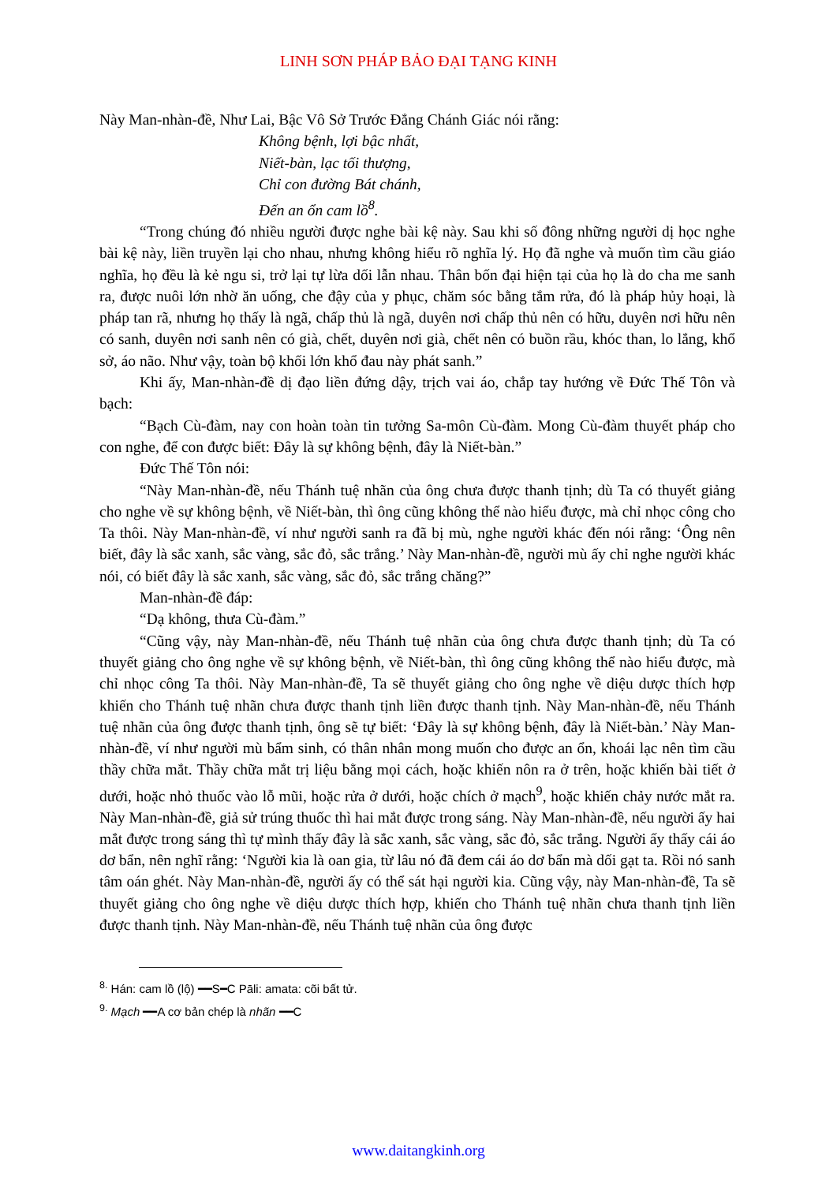LINH SƠN PHÁP BẢO ĐẠI TẠNG KINH
Này Man-nhàn-đề, Như Lai, Bậc Vô Sở Trước Đẳng Chánh Giác nói rằng:
Không bệnh, lợi bậc nhất,
Niết-bàn, lạc tối thượng,
Chỉ con đường Bát chánh,
Đến an ổn cam lồ<sup>8</sup>.
“Trong chúng đó nhiều người được nghe bài kệ này. Sau khi số đông những người dị học nghe bài kệ này, liền truyền lại cho nhau, nhưng không hiểu rõ nghĩa lý. Họ đã nghe và muốn tìm cầu giáo nghĩa, họ đều là kẻ ngu si, trở lại tự lừa dối lẫn nhau. Thân bốn đại hiện tại của họ là do cha me sanh ra, được nuôi lớn nhờ ăn uống, che đậy của y phục, chăm sóc bằng tắm rửa, đó là pháp hủy hoại, là pháp tan rã, nhưng họ thấy là ngã, chấp thủ là ngã, duyên nơi chấp thủ nên có hữu, duyên nơi hữu nên có sanh, duyên nơi sanh nên có già, chết, duyên nơi già, chết nên có buồn rầu, khóc than, lo lắng, khổ sở, áo não. Như vậy, toàn bộ khối lớn khổ đau này phát sanh.”
Khi ấy, Man-nhàn-đề dị đạo liền đứng dậy, trịch vai áo, chắp tay hướng về Đức Thế Tôn và bạch:
“Bạch Cù-đàm, nay con hoàn toàn tin tưởng Sa-môn Cù-đàm. Mong Cù-đàm thuyết pháp cho con nghe, để con được biết: Đây là sự không bệnh, đây là Niết-bàn.”
Đức Thế Tôn nói:
“Này Man-nhàn-đề, nếu Thánh tuệ nhãn của ông chưa được thanh tịnh; dù Ta có thuyết giảng cho nghe về sự không bệnh, về Niết-bàn, thì ông cũng không thể nào hiểu được, mà chỉ nhọc công cho Ta thôi. Này Man-nhàn-đề, ví như người sanh ra đã bị mù, nghe người khác đến nói rằng: ‘Ông nên biết, đây là sắc xanh, sắc vàng, sắc đỏ, sắc trắng.’ Này Man-nhàn-đề, người mù ấy chỉ nghe người khác nói, có biết đây là sắc xanh, sắc vàng, sắc đỏ, sắc trắng chăng?”
Man-nhàn-đề đáp:
“Dạ không, thưa Cù-đàm.”
“Cũng vậy, này Man-nhàn-đề, nếu Thánh tuệ nhãn của ông chưa được thanh tịnh; dù Ta có thuyết giảng cho ông nghe về sự không bệnh, về Niết-bàn, thì ông cũng không thể nào hiểu được, mà chỉ nhọc công Ta thôi. Này Man-nhàn-đề, Ta sẽ thuyết giảng cho ông nghe về diệu dược thích hợp khiến cho Thánh tuệ nhãn chưa được thanh tịnh liền được thanh tịnh. Này Man-nhàn-đề, nếu Thánh tuệ nhãn của ông được thanh tịnh, ông sẽ tự biết: ‘Đây là sự không bệnh, đây là Niết-bàn.’ Này Man-nhàn-đề, ví như người mù bẩm sinh, có thân nhân mong muốn cho được an ổn, khoái lạc nên tìm cầu thầy chữa mắt. Thầy chữa mắt trị liệu bằng mọi cách, hoặc khiến nôn ra ở trên, hoặc khiến bài tiết ở dưới, hoặc nhỏ thuốc vào lỗ mũi, hoặc rửa ở dưới, hoặc chích ở mạch<sup>9</sup>, hoặc khiến chảy nước mắt ra. Này Man-nhàn-đề, giả sử trúng thuốc thì hai mắt được trong sáng. Này Man-nhàn-đề, nếu người ấy hai mắt được trong sáng thì tự mình thấy đây là sắc xanh, sắc vàng, sắc đỏ, sắc trắng. Người ấy thấy cái áo dơ bẩn, nên nghĩ rằng: ‘Người kia là oan gia, từ lâu nó đã đem cái áo dơ bẩn mà dối gạt ta. Rồi nó sanh tâm oán ghét. Này Man-nhàn-đề, người ấy có thể sát hại người kia. Cũng vậy, này Man-nhàn-đề, Ta sẽ thuyết giảng cho ông nghe về diệu dược thích hợp, khiến cho Thánh tuệ nhãn chưa thanh tịnh liền được thanh tịnh. Này Man-nhàn-đề, nếu Thánh tuệ nhãn của ông được
<sup>8.</sup> Hán: cam lồ (lộ) ━━S━C Pāli: amata: cõi bất tử.
<sup>9.</sup> Mạch ━━A cơ bản chép là nhãn ━━C
www.daitangkinh.org